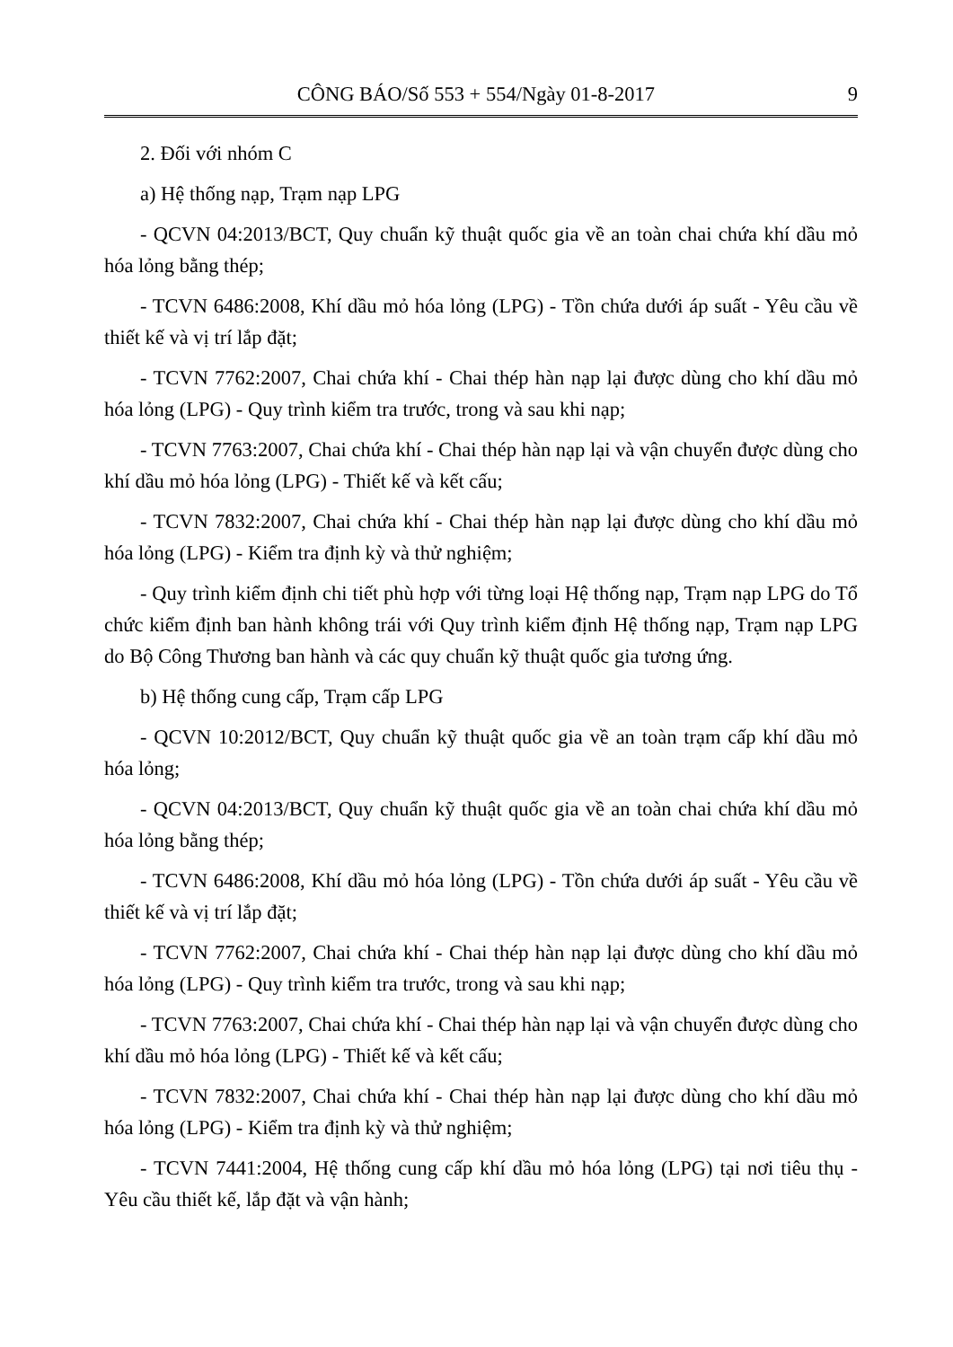CÔNG BÁO/Số 553 + 554/Ngày 01-8-2017 9
2. Đối với nhóm C
a) Hệ thống nạp, Trạm nạp LPG
- QCVN 04:2013/BCT, Quy chuẩn kỹ thuật quốc gia về an toàn chai chứa khí dầu mỏ hóa lỏng bằng thép;
- TCVN 6486:2008, Khí dầu mỏ hóa lỏng (LPG) - Tồn chứa dưới áp suất - Yêu cầu về thiết kế và vị trí lắp đặt;
- TCVN 7762:2007, Chai chứa khí - Chai thép hàn nạp lại được dùng cho khí dầu mỏ hóa lỏng (LPG) - Quy trình kiểm tra trước, trong và sau khi nạp;
- TCVN 7763:2007, Chai chứa khí - Chai thép hàn nạp lại và vận chuyển được dùng cho khí dầu mỏ hóa lỏng (LPG) - Thiết kế và kết cấu;
- TCVN 7832:2007, Chai chứa khí - Chai thép hàn nạp lại được dùng cho khí dầu mỏ hóa lỏng (LPG) - Kiểm tra định kỳ và thử nghiệm;
- Quy trình kiểm định chi tiết phù hợp với từng loại Hệ thống nạp, Trạm nạp LPG do Tổ chức kiểm định ban hành không trái với Quy trình kiểm định Hệ thống nạp, Trạm nạp LPG do Bộ Công Thương ban hành và các quy chuẩn kỹ thuật quốc gia tương ứng.
b) Hệ thống cung cấp, Trạm cấp LPG
- QCVN 10:2012/BCT, Quy chuẩn kỹ thuật quốc gia về an toàn trạm cấp khí dầu mỏ hóa lỏng;
- QCVN 04:2013/BCT, Quy chuẩn kỹ thuật quốc gia về an toàn chai chứa khí dầu mỏ hóa lỏng bằng thép;
- TCVN 6486:2008, Khí dầu mỏ hóa lỏng (LPG) - Tồn chứa dưới áp suất - Yêu cầu về thiết kế và vị trí lắp đặt;
- TCVN 7762:2007, Chai chứa khí - Chai thép hàn nạp lại được dùng cho khí dầu mỏ hóa lỏng (LPG) - Quy trình kiểm tra trước, trong và sau khi nạp;
- TCVN 7763:2007, Chai chứa khí - Chai thép hàn nạp lại và vận chuyển được dùng cho khí dầu mỏ hóa lỏng (LPG) - Thiết kế và kết cấu;
- TCVN 7832:2007, Chai chứa khí - Chai thép hàn nạp lại được dùng cho khí dầu mỏ hóa lỏng (LPG) - Kiểm tra định kỳ và thử nghiệm;
- TCVN 7441:2004, Hệ thống cung cấp khí dầu mỏ hóa lỏng (LPG) tại nơi tiêu thụ - Yêu cầu thiết kế, lắp đặt và vận hành;